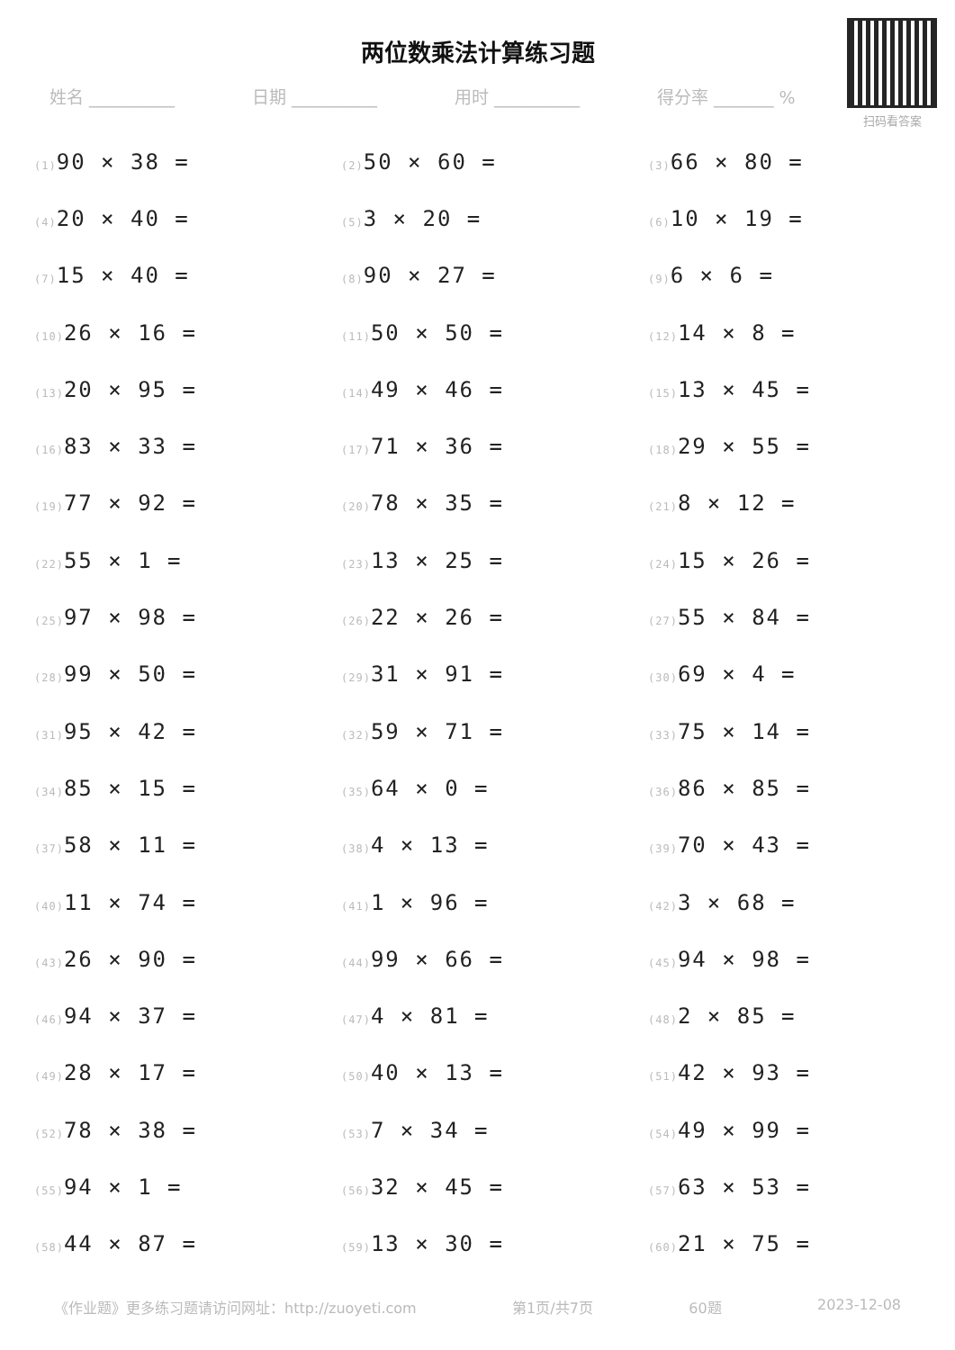扫码看答案
两位数乘法计算练习题
姓名 __________ 日期 __________ 用时 __________ 得分率 _______ %
| (1) 90 × 38 = | (2) 50 × 60 = | (3) 66 × 80 = |
| (4) 20 × 40 = | (5) 3 × 20 = | (6) 10 × 19 = |
| (7) 15 × 40 = | (8) 90 × 27 = | (9) 6 × 6 = |
| (10) 26 × 16 = | (11) 50 × 50 = | (12) 14 × 8 = |
| (13) 20 × 95 = | (14) 49 × 46 = | (15) 13 × 45 = |
| (16) 83 × 33 = | (17) 71 × 36 = | (18) 29 × 55 = |
| (19) 77 × 92 = | (20) 78 × 35 = | (21) 8 × 12 = |
| (22) 55 × 1 = | (23) 13 × 25 = | (24) 15 × 26 = |
| (25) 97 × 98 = | (26) 22 × 26 = | (27) 55 × 84 = |
| (28) 99 × 50 = | (29) 31 × 91 = | (30) 69 × 4 = |
| (31) 95 × 42 = | (32) 59 × 71 = | (33) 75 × 14 = |
| (34) 85 × 15 = | (35) 64 × 0 = | (36) 86 × 85 = |
| (37) 58 × 11 = | (38) 4 × 13 = | (39) 70 × 43 = |
| (40) 11 × 74 = | (41) 1 × 96 = | (42) 3 × 68 = |
| (43) 26 × 90 = | (44) 99 × 66 = | (45) 94 × 98 = |
| (46) 94 × 37 = | (47) 4 × 81 = | (48) 2 × 85 = |
| (49) 28 × 17 = | (50) 40 × 13 = | (51) 42 × 93 = |
| (52) 78 × 38 = | (53) 7 × 34 = | (54) 49 × 99 = |
| (55) 94 × 1 = | (56) 32 × 45 = | (57) 63 × 53 = |
| (58) 44 × 87 = | (59) 13 × 30 = | (60) 21 × 75 = |
《作业题》更多练习题请访问网址：http://zuoyeti.com 第1页/共7页 60题 2023-12-08